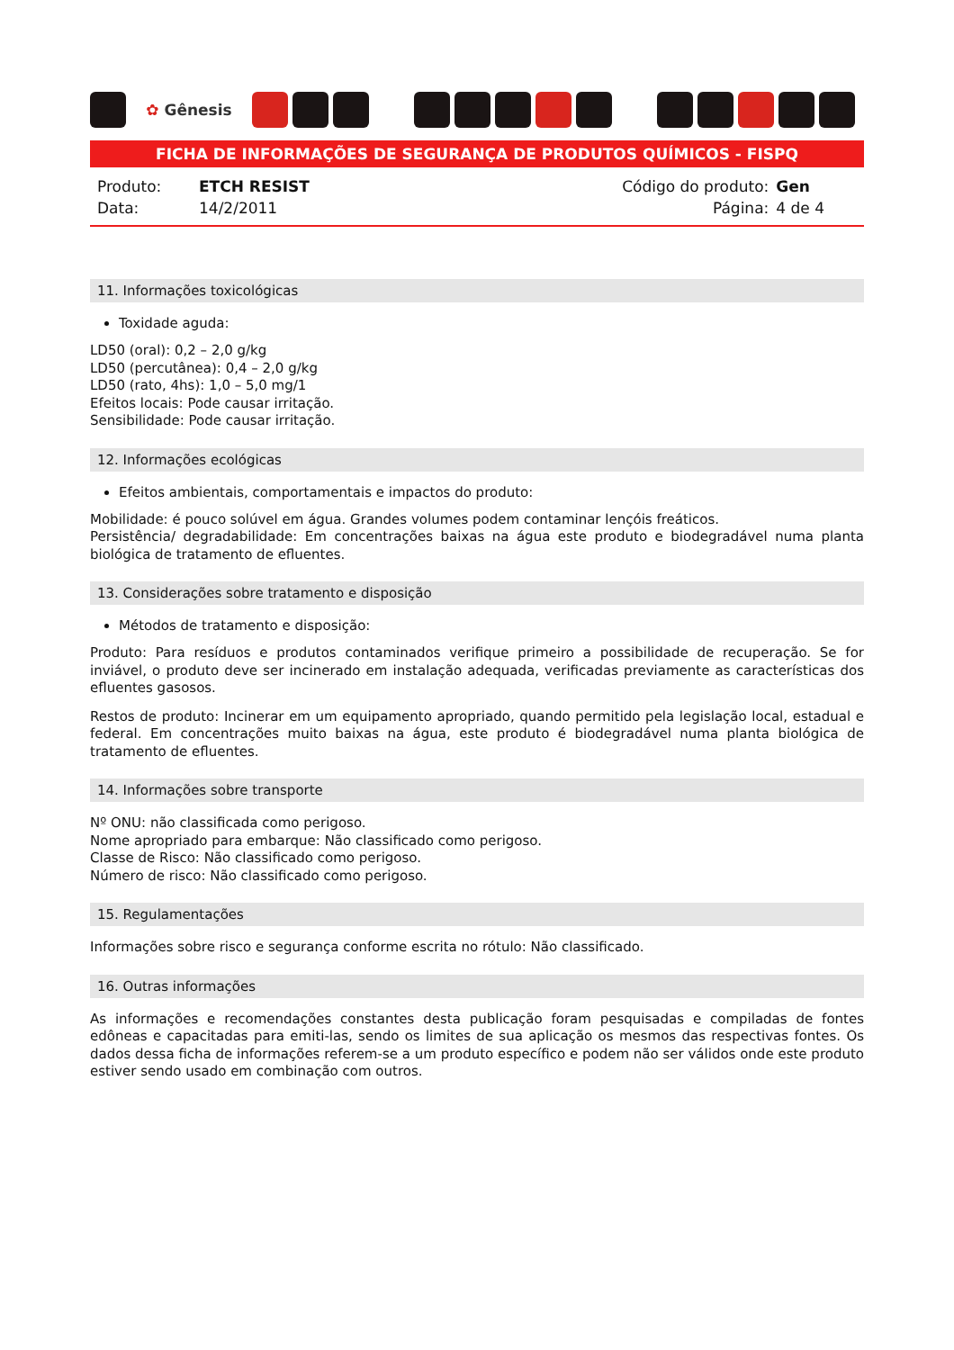✿ Gênesis
FICHA DE INFORMAÇÕES DE SEGURANÇA DE PRODUTOS QUÍMICOS - FISPQ
| Produto: | ETCH RESIST |
| Data: | 14/2/2011 |
| Código do produto: | Gen |
| Página: | 4 de 4 |
11. Informações toxicológicas
Toxidade aguda:
LD50 (oral): 0,2 – 2,0 g/kg
LD50 (percutânea): 0,4 – 2,0 g/kg
LD50 (rato, 4hs): 1,0 – 5,0 mg/1
Efeitos locais: Pode causar irritação.
Sensibilidade: Pode causar irritação.
12. Informações ecológicas
Efeitos ambientais, comportamentais e impactos do produto:
Mobilidade: é pouco solúvel em água. Grandes volumes podem contaminar lençóis freáticos.
Persistência/ degradabilidade: Em concentrações baixas na água este produto e biodegradável numa planta biológica de tratamento de efluentes.
13. Considerações sobre tratamento e disposição
Métodos de tratamento e disposição:
Produto: Para resíduos e produtos contaminados verifique primeiro a possibilidade de recuperação. Se for inviável, o produto deve ser incinerado em instalação adequada, verificadas previamente as características dos efluentes gasosos.
Restos de produto: Incinerar em um equipamento apropriado, quando permitido pela legislação local, estadual e federal. Em concentrações muito baixas na água, este produto é biodegradável numa planta biológica de tratamento de efluentes.
14. Informações sobre transporte
Nº ONU: não classificada como perigoso.
Nome apropriado para embarque: Não classificado como perigoso.
Classe de Risco: Não classificado como perigoso.
Número de risco: Não classificado como perigoso.
15. Regulamentações
Informações sobre risco e segurança conforme escrita no rótulo: Não classificado.
16. Outras informações
As informações e recomendações constantes desta publicação foram pesquisadas e compiladas de fontes edôneas e capacitadas para emiti-las, sendo os limites de sua aplicação os mesmos das respectivas fontes. Os dados dessa ficha de informações referem-se a um produto específico e podem não ser válidos onde este produto estiver sendo usado em combinação com outros.